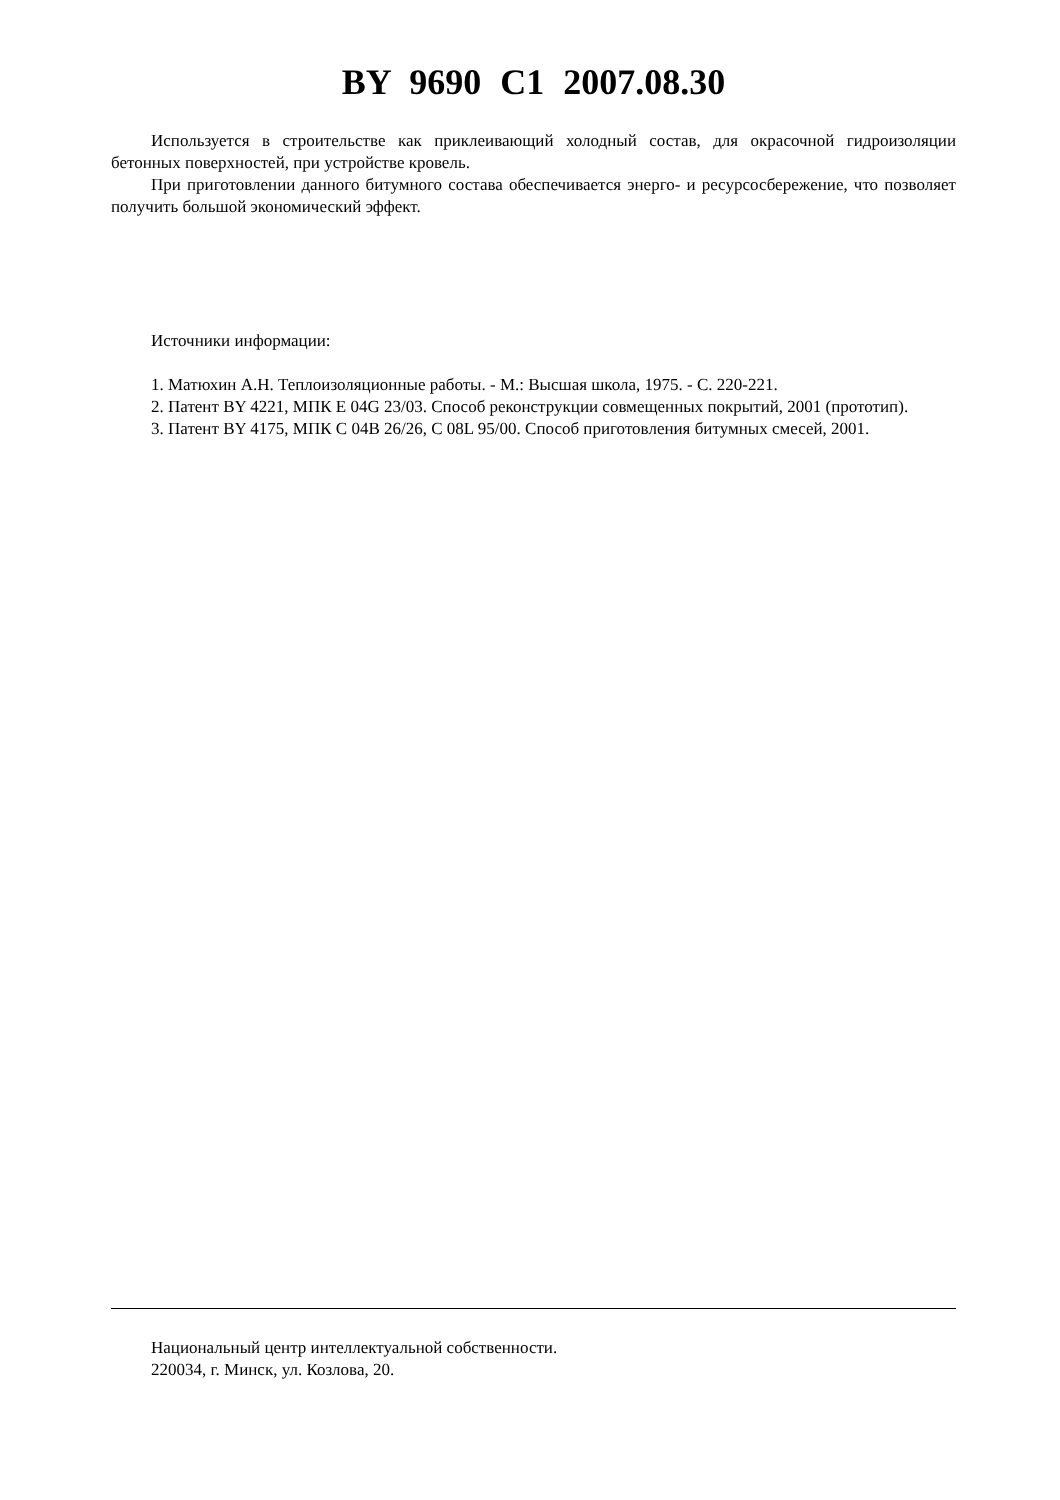BY 9690 C1 2007.08.30
Используется в строительстве как приклеивающий холодный состав, для окрасочной гидроизоляции бетонных поверхностей, при устройстве кровель.
При приготовлении данного битумного состава обеспечивается энерго- и ресурсосбережение, что позволяет получить большой экономический эффект.
Источники информации:
1. Матюхин А.Н. Теплоизоляционные работы. - М.: Высшая школа, 1975. - С. 220-221.
2. Патент BY 4221, МПК E 04G 23/03. Способ реконструкции совмещенных покрытий, 2001 (прототип).
3. Патент BY 4175, МПК C 04B 26/26, C 08L 95/00. Способ приготовления битумных смесей, 2001.
Национальный центр интеллектуальной собственности.
220034, г. Минск, ул. Козлова, 20.